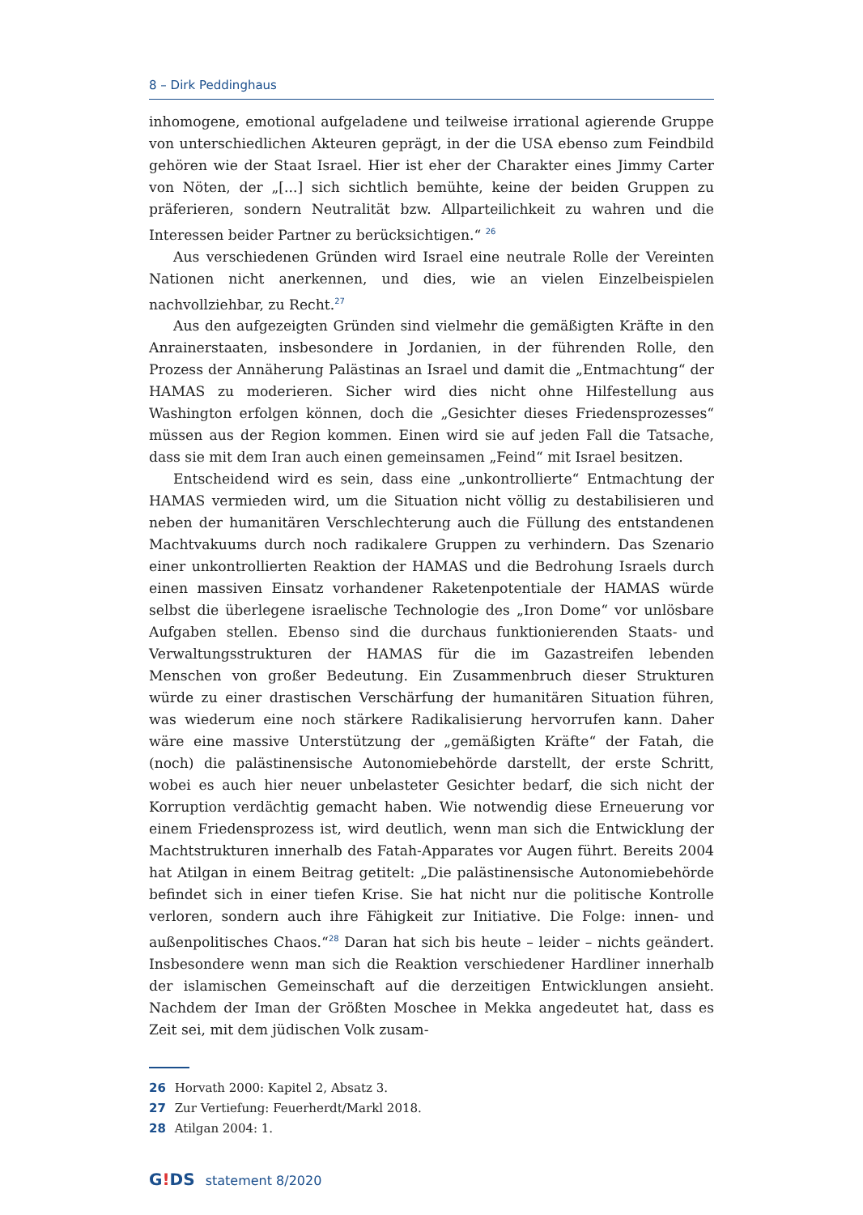8 – Dirk Peddinghaus
inhomogene, emotional aufgeladene und teilweise irrational agierende Gruppe von unterschiedlichen Akteuren geprägt, in der die USA ebenso zum Feindbild gehören wie der Staat Israel. Hier ist eher der Charakter eines Jimmy Carter von Nöten, der „[...] sich sichtlich bemühte, keine der beiden Gruppen zu präferieren, sondern Neutralität bzw. Allparteilichkeit zu wahren und die Interessen beider Partner zu berücksichtigen.“ <sup>26</sup>
Aus verschiedenen Gründen wird Israel eine neutrale Rolle der Vereinten Nationen nicht anerkennen, und dies, wie an vielen Einzelbeispielen nachvollziehbar, zu Recht.<sup>27</sup>
Aus den aufgezeigten Gründen sind vielmehr die gemäßigten Kräfte in den Anrainerstaaten, insbesondere in Jordanien, in der führenden Rolle, den Prozess der Annäherung Palästinas an Israel und damit die „Entmachtung“ der HAMAS zu moderieren. Sicher wird dies nicht ohne Hilfestellung aus Washington erfolgen können, doch die „Gesichter dieses Friedensprozesses“ müssen aus der Region kommen. Einen wird sie auf jeden Fall die Tatsache, dass sie mit dem Iran auch einen gemeinsamen „Feind“ mit Israel besitzen.
Entscheidend wird es sein, dass eine „unkontrollierte“ Entmachtung der HAMAS vermieden wird, um die Situation nicht völlig zu destabilisieren und neben der humanitären Verschlechterung auch die Füllung des entstandenen Machtvakuums durch noch radikalere Gruppen zu verhindern. Das Szenario einer unkontrollierten Reaktion der HAMAS und die Bedrohung Israels durch einen massiven Einsatz vorhandener Raketenpotentiale der HAMAS würde selbst die überlegene israelische Technologie des „Iron Dome“ vor unlösbare Aufgaben stellen. Ebenso sind die durchaus funktionierenden Staats- und Verwaltungsstrukturen der HAMAS für die im Gazastreifen lebenden Menschen von großer Bedeutung. Ein Zusammenbruch dieser Strukturen würde zu einer drastischen Verschärfung der humanitären Situation führen, was wiederum eine noch stärkere Radikalisierung hervorrufen kann. Daher wäre eine massive Unterstützung der „gemäßigten Kräfte“ der Fatah, die (noch) die palästinensische Autonomiebehörde darstellt, der erste Schritt, wobei es auch hier neuer unbelasteter Gesichter bedarf, die sich nicht der Korruption verdächtig gemacht haben. Wie notwendig diese Erneuerung vor einem Friedensprozess ist, wird deutlich, wenn man sich die Entwicklung der Machtstrukturen innerhalb des Fatah-Apparates vor Augen führt. Bereits 2004 hat Atilgan in einem Beitrag getitelt: „Die palästinensische Autonomiebehörde befindet sich in einer tiefen Krise. Sie hat nicht nur die politische Kontrolle verloren, sondern auch ihre Fähigkeit zur Initiative. Die Folge: innen- und außenpolitisches Chaos.“<sup>28</sup> Daran hat sich bis heute – leider – nichts geändert. Insbesondere wenn man sich die Reaktion verschiedener Hardliner innerhalb der islamischen Gemeinschaft auf die derzeitigen Entwicklungen ansieht. Nachdem der Iman der Größten Moschee in Mekka angedeutet hat, dass es Zeit sei, mit dem jüdischen Volk zusam-
26 Horvath 2000: Kapitel 2, Absatz 3.
27 Zur Vertiefung: Feuerherdt/Markl 2018.
28 Atilgan 2004: 1.
G!DS statement 8/2020